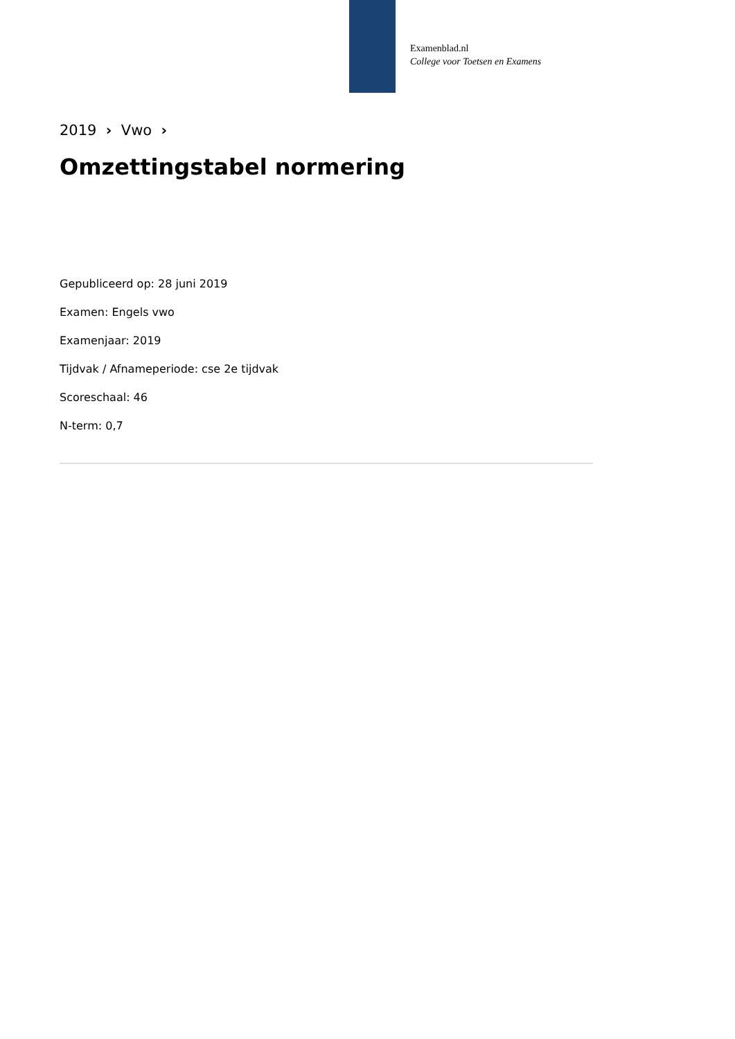Examenblad.nl
College voor Toetsen en Examens
2019 › Vwo ›
Omzettingstabel normering
Gepubliceerd op: 28 juni 2019
Examen: Engels vwo
Examenjaar: 2019
Tijdvak / Afnameperiode: cse 2e tijdvak
Scoreschaal: 46
N-term: 0,7